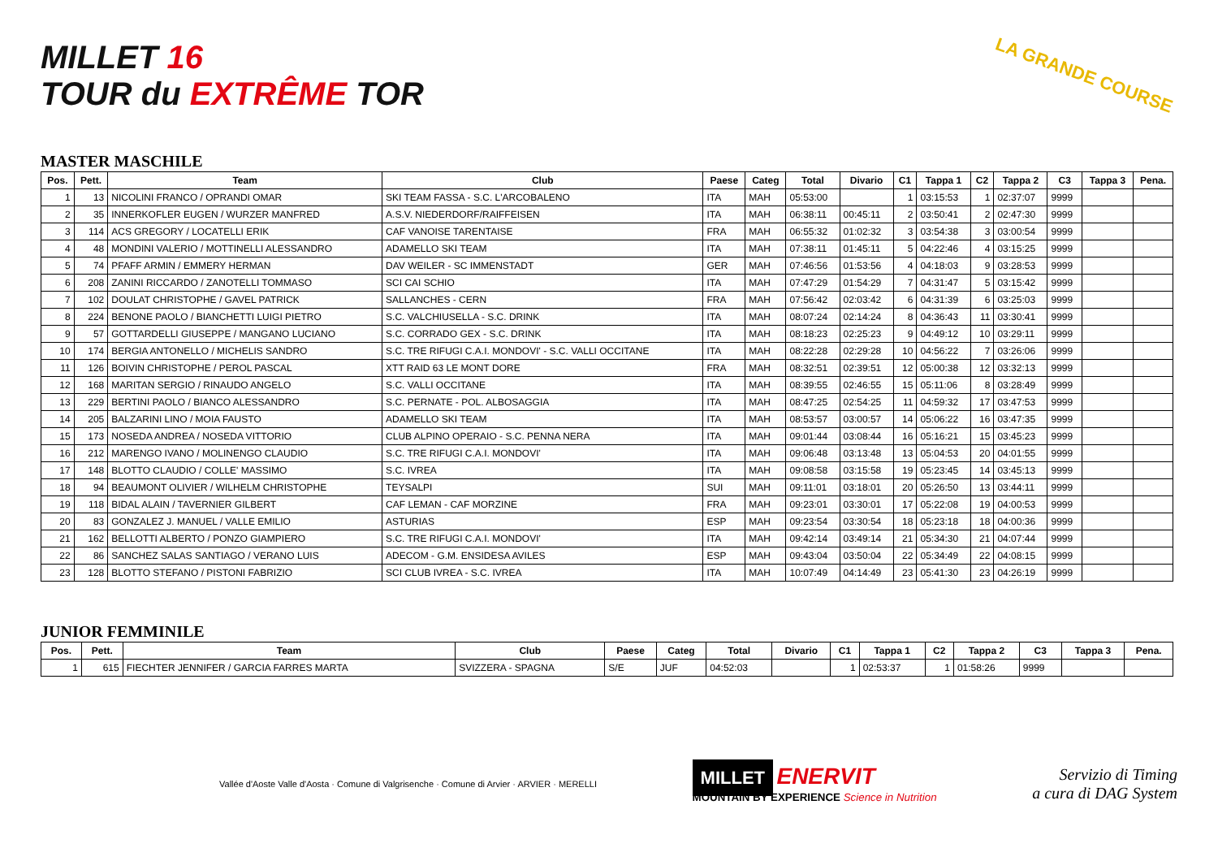MILLET 16
TOUR du EXTRÊME TOR
LA GRANDE COURSE
MASTER MASCHILE
| Pos. | Pett. | Team | Club | Paese | Categ | Total | Divario | C1 | Tappa 1 | C2 | Tappa 2 | C3 | Tappa 3 | Pena. |
| --- | --- | --- | --- | --- | --- | --- | --- | --- | --- | --- | --- | --- | --- | --- |
| 1 | 13 | NICOLINI FRANCO / OPRANDI OMAR | SKI TEAM FASSA - S.C. L'ARCOBALENO | ITA | MAH | 05:53:00 | | 1 | 03:15:53 | 1 | 02:37:07 | 9999 | | |
| 2 | 35 | INNERKOFLER EUGEN / WURZER MANFRED | A.S.V. NIEDERDORF/RAIFFEISEN | ITA | MAH | 06:38:11 | 00:45:11 | 2 | 03:50:41 | 2 | 02:47:30 | 9999 | | |
| 3 | 114 | ACS GREGORY / LOCATELLI ERIK | CAF VANOISE TARENTAISE | FRA | MAH | 06:55:32 | 01:02:32 | 3 | 03:54:38 | 3 | 03:00:54 | 9999 | | |
| 4 | 48 | MONDINI VALERIO / MOTTINELLI ALESSANDRO | ADAMELLO SKI TEAM | ITA | MAH | 07:38:11 | 01:45:11 | 5 | 04:22:46 | 4 | 03:15:25 | 9999 | | |
| 5 | 74 | PFAFF ARMIN / EMMERY HERMAN | DAV WEILER - SC IMMENSTADT | GER | MAH | 07:46:56 | 01:53:56 | 4 | 04:18:03 | 9 | 03:28:53 | 9999 | | |
| 6 | 208 | ZANINI RICCARDO / ZANOTELLI TOMMASO | SCI CAI SCHIO | ITA | MAH | 07:47:29 | 01:54:29 | 7 | 04:31:47 | 5 | 03:15:42 | 9999 | | |
| 7 | 102 | DOULAT CHRISTOPHE / GAVEL PATRICK | SALLANCHES - CERN | FRA | MAH | 07:56:42 | 02:03:42 | 6 | 04:31:39 | 6 | 03:25:03 | 9999 | | |
| 8 | 224 | BENONE PAOLO / BIANCHETTI LUIGI PIETRO | S.C. VALCHIUSELLA - S.C. DRINK | ITA | MAH | 08:07:24 | 02:14:24 | 8 | 04:36:43 | 11 | 03:30:41 | 9999 | | |
| 9 | 57 | GOTTARDELLI GIUSEPPE / MANGANO LUCIANO | S.C. CORRADO GEX - S.C. DRINK | ITA | MAH | 08:18:23 | 02:25:23 | 9 | 04:49:12 | 10 | 03:29:11 | 9999 | | |
| 10 | 174 | BERGIA ANTONELLO / MICHELIS SANDRO | S.C. TRE RIFUGI C.A.I. MONDOVI' - S.C. VALLI OCCITANE | ITA | MAH | 08:22:28 | 02:29:28 | 10 | 04:56:22 | 7 | 03:26:06 | 9999 | | |
| 11 | 126 | BOIVIN CHRISTOPHE / PEROL PASCAL | XTT RAID 63 LE MONT DORE | FRA | MAH | 08:32:51 | 02:39:51 | 12 | 05:00:38 | 12 | 03:32:13 | 9999 | | |
| 12 | 168 | MARITAN SERGIO / RINAUDO ANGELO | S.C. VALLI OCCITANE | ITA | MAH | 08:39:55 | 02:46:55 | 15 | 05:11:06 | 8 | 03:28:49 | 9999 | | |
| 13 | 229 | BERTINI PAOLO / BIANCO ALESSANDRO | S.C. PERNATE - POL. ALBOSAGGIA | ITA | MAH | 08:47:25 | 02:54:25 | 11 | 04:59:32 | 17 | 03:47:53 | 9999 | | |
| 14 | 205 | BALZARINI LINO / MOIA FAUSTO | ADAMELLO SKI TEAM | ITA | MAH | 08:53:57 | 03:00:57 | 14 | 05:06:22 | 16 | 03:47:35 | 9999 | | |
| 15 | 173 | NOSEDA ANDREA / NOSEDA VITTORIO | CLUB ALPINO OPERAIO - S.C. PENNA NERA | ITA | MAH | 09:01:44 | 03:08:44 | 16 | 05:16:21 | 15 | 03:45:23 | 9999 | | |
| 16 | 212 | MARENGO IVANO / MOLINENGO CLAUDIO | S.C. TRE RIFUGI C.A.I. MONDOVI' | ITA | MAH | 09:06:48 | 03:13:48 | 13 | 05:04:53 | 20 | 04:01:55 | 9999 | | |
| 17 | 148 | BLOTTO CLAUDIO / COLLE' MASSIMO | S.C. IVREA | ITA | MAH | 09:08:58 | 03:15:58 | 19 | 05:23:45 | 14 | 03:45:13 | 9999 | | |
| 18 | 94 | BEAUMONT OLIVIER / WILHELM CHRISTOPHE | TEYSALPI | SUI | MAH | 09:11:01 | 03:18:01 | 20 | 05:26:50 | 13 | 03:44:11 | 9999 | | |
| 19 | 118 | BIDAL ALAIN / TAVERNIER GILBERT | CAF LEMAN - CAF MORZINE | FRA | MAH | 09:23:01 | 03:30:01 | 17 | 05:22:08 | 19 | 04:00:53 | 9999 | | |
| 20 | 83 | GONZALEZ J. MANUEL / VALLE EMILIO | ASTURIAS | ESP | MAH | 09:23:54 | 03:30:54 | 18 | 05:23:18 | 18 | 04:00:36 | 9999 | | |
| 21 | 162 | BELLOTTI ALBERTO / PONZO GIAMPIERO | S.C. TRE RIFUGI C.A.I. MONDOVI' | ITA | MAH | 09:42:14 | 03:49:14 | 21 | 05:34:30 | 21 | 04:07:44 | 9999 | | |
| 22 | 86 | SANCHEZ SALAS SANTIAGO / VERANO LUIS | ADECOM - G.M. ENSIDESA AVILES | ESP | MAH | 09:43:04 | 03:50:04 | 22 | 05:34:49 | 22 | 04:08:15 | 9999 | | |
| 23 | 128 | BLOTTO STEFANO / PISTONI FABRIZIO | SCI CLUB IVREA - S.C. IVREA | ITA | MAH | 10:07:49 | 04:14:49 | 23 | 05:41:30 | 23 | 04:26:19 | 9999 | | |
JUNIOR FEMMINILE
| Pos. | Pett. | Team | Club | Paese | Categ | Total | Divario | C1 | Tappa 1 | C2 | Tappa 2 | C3 | Tappa 3 | Pena. |
| --- | --- | --- | --- | --- | --- | --- | --- | --- | --- | --- | --- | --- | --- | --- |
| 1 | 615 | FIECHTER JENNIFER / GARCIA FARRES MARTA | SVIZZERA - SPAGNA | S/E | JUF | 04:52:03 | | 1 | 02:53:37 | 1 | 01:58:26 | 9999 | | |
Vallée d'Aoste Valle d'Aosta · Comune di Valgrisenche · Comune di Arvier · ARVIER · MERELLI
MILLET ENERVIT
MOUNTAIN BY EXPERIENCE Science in Nutrition
Servizio di Timing
a cura di DAG System